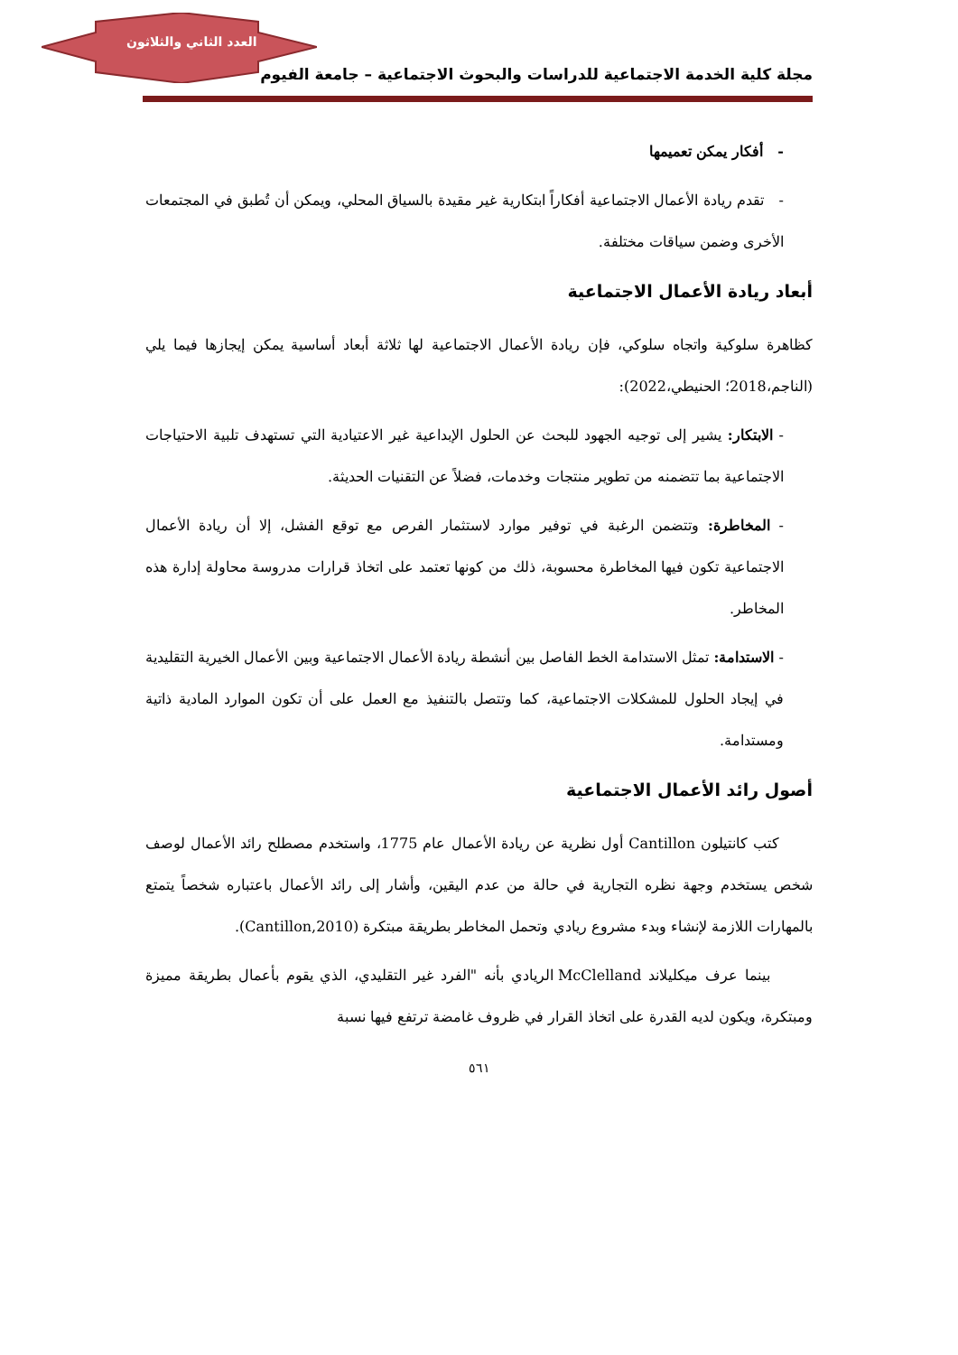العدد الثاني والثلاثون
مجلة كلية الخدمة الاجتماعية للدراسات والبحوث الاجتماعية – جامعة الفيوم
- أفكار يمكن تعميمها
- تقدم ريادة الأعمال الاجتماعية أفكاراً ابتكارية غير مقيدة بالسياق المحلي، ويمكن أن تُطبق في المجتمعات الأخرى وضمن سياقات مختلفة.
أبعاد ريادة الأعمال الاجتماعية
كظاهرة سلوكية واتجاه سلوكي، فإن ريادة الأعمال الاجتماعية لها ثلاثة أبعاد أساسية يمكن إيجازها فيما يلي (الناجم،2018؛ الحنيطي،2022):
- الابتكار: يشير إلى توجيه الجهود للبحث عن الحلول الإبداعية غير الاعتيادية التي تستهدف تلبية الاحتياجات الاجتماعية بما تتضمنه من تطوير منتجات وخدمات، فضلاً عن التقنيات الحديثة.
- المخاطرة: وتتضمن الرغبة في توفير موارد لاستثمار الفرص مع توقع الفشل، إلا أن ريادة الأعمال الاجتماعية تكون فيها المخاطرة محسوبة، ذلك من كونها تعتمد على اتخاذ قرارات مدروسة محاولة إدارة هذه المخاطر.
- الاستدامة: تمثل الاستدامة الخط الفاصل بين أنشطة ريادة الأعمال الاجتماعية وبين الأعمال الخيرية التقليدية في إيجاد الحلول للمشكلات الاجتماعية، كما وتتصل بالتنفيذ مع العمل على أن تكون الموارد المادية ذاتية ومستدامة.
أصول رائد الأعمال الاجتماعية
كتب كانتيلون Cantillon أول نظرية عن ريادة الأعمال عام 1775، واستخدم مصطلح رائد الأعمال لوصف شخص يستخدم وجهة نظره التجارية في حالة من عدم اليقين، وأشار إلى رائد الأعمال باعتباره شخصاً يتمتع بالمهارات اللازمة لإنشاء وبدء مشروع ريادي وتحمل المخاطر بطريقة مبتكرة (Cantillon,2010).
بينما عرف ميكليلاند McClelland الريادي بأنه "الفرد غير التقليدي، الذي يقوم بأعمال بطريقة مميزة ومبتكرة، ويكون لديه القدرة على اتخاذ القرار في ظروف غامضة ترتفع فيها نسبة
٥٦١